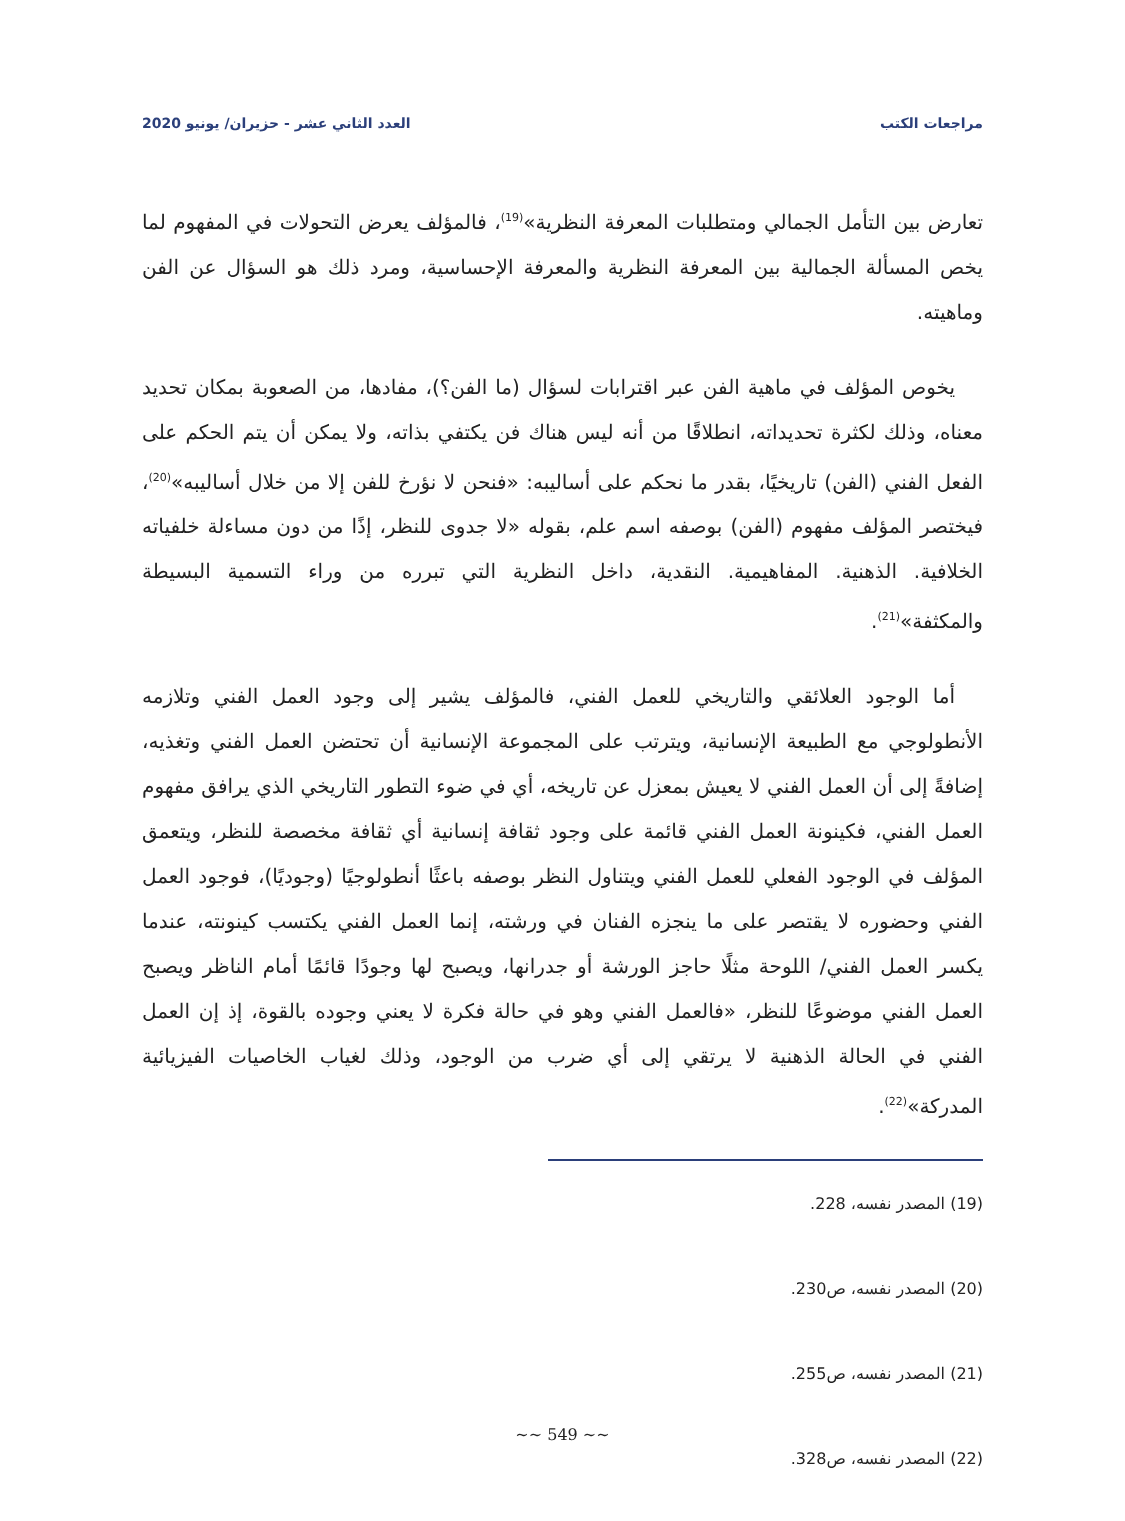مراجعات الكتب العدد الثاني عشر - حزيران/ يونيو 2020
تعارض بين التأمل الجمالي ومتطلبات المعرفة النظرية»<sup>(19)</sup>، فالمؤلف يعرض التحولات في المفهوم لما يخص المسألة الجمالية بين المعرفة النظرية والمعرفة الإحساسية، ومرد ذلك هو السؤال عن الفن وماهيته.
يخوص المؤلف في ماهية الفن عبر اقترابات لسؤال (ما الفن؟)، مفادها، من الصعوبة بمكان تحديد معناه، وذلك لكثرة تحديداته، انطلاقًا من أنه ليس هناك فن يكتفي بذاته، ولا يمكن أن يتم الحكم على الفعل الفني (الفن) تاريخيًا، بقدر ما نحكم على أساليبه: «فنحن لا نؤرخ للفن إلا من خلال أساليبه»<sup>(20)</sup>، فيختصر المؤلف مفهوم (الفن) بوصفه اسم علم، بقوله «لا جدوى للنظر، إذًا من دون مساءلة خلفياته الخلافية. الذهنية. المفاهيمية. النقدية، داخل النظرية التي تبرره من وراء التسمية البسيطة والمكثفة»<sup>(21)</sup>.
أما الوجود العلائقي والتاريخي للعمل الفني، فالمؤلف يشير إلى وجود العمل الفني وتلازمه الأنطولوجي مع الطبيعة الإنسانية، ويترتب على المجموعة الإنسانية أن تحتضن العمل الفني وتغذيه، إضافةً إلى أن العمل الفني لا يعيش بمعزل عن تاريخه، أي في ضوء التطور التاريخي الذي يرافق مفهوم العمل الفني، فكينونة العمل الفني قائمة على وجود ثقافة إنسانية أي ثقافة مخصصة للنظر، ويتعمق المؤلف في الوجود الفعلي للعمل الفني ويتناول النظر بوصفه باعثًا أنطولوجيًا (وجوديًا)، فوجود العمل الفني وحضوره لا يقتصر على ما ينجزه الفنان في ورشته، إنما العمل الفني يكتسب كينونته، عندما يكسر العمل الفني/ اللوحة مثلًا حاجز الورشة أو جدرانها، ويصبح لها وجودًا قائمًا أمام الناظر ويصبح العمل الفني موضوعًا للنظر، «فالعمل الفني وهو في حالة فكرة لا يعني وجوده بالقوة، إذ إن العمل الفني في الحالة الذهنية لا يرتقي إلى أي ضرب من الوجود، وذلك لغياب الخاصيات الفيزيائية المدركة»<sup>(22)</sup>.
(19) المصدر نفسه، 228.
(20) المصدر نفسه، ص230.
(21) المصدر نفسه، ص255.
(22) المصدر نفسه، ص328.
~~ 549 ~~